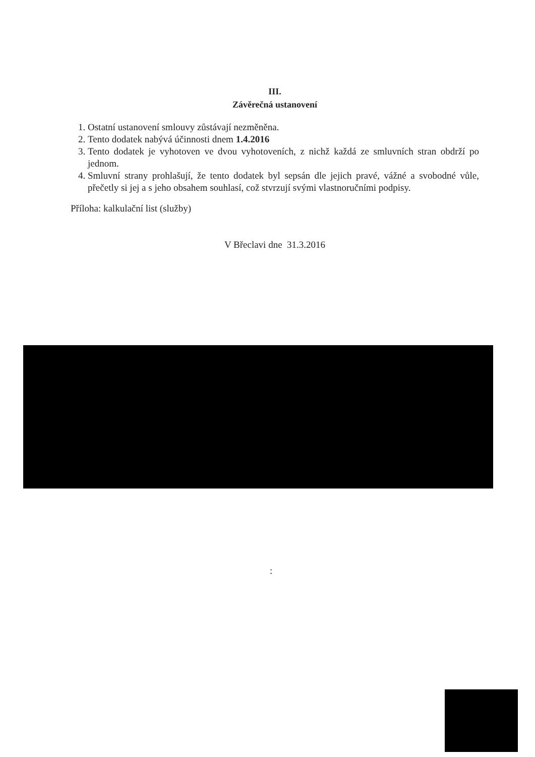III.
Závěrečná ustanovení
1. Ostatní ustanovení smlouvy zůstávají nezměněna.
2. Tento dodatek nabývá účinnosti dnem 1.4.2016
3. Tento dodatek je vyhotoven ve dvou vyhotoveních, z nichž každá ze smluvních stran obdrží po jednom.
4. Smluvní strany prohlašují, že tento dodatek byl sepsán dle jejich pravé, vážné a svobodné vůle, přečetly si jej a s jeho obsahem souhlasí, což stvrzují svými vlastnoručními podpisy.
Příloha: kalkulační list (služby)
V Břeclavi dne 31.3.2016
: